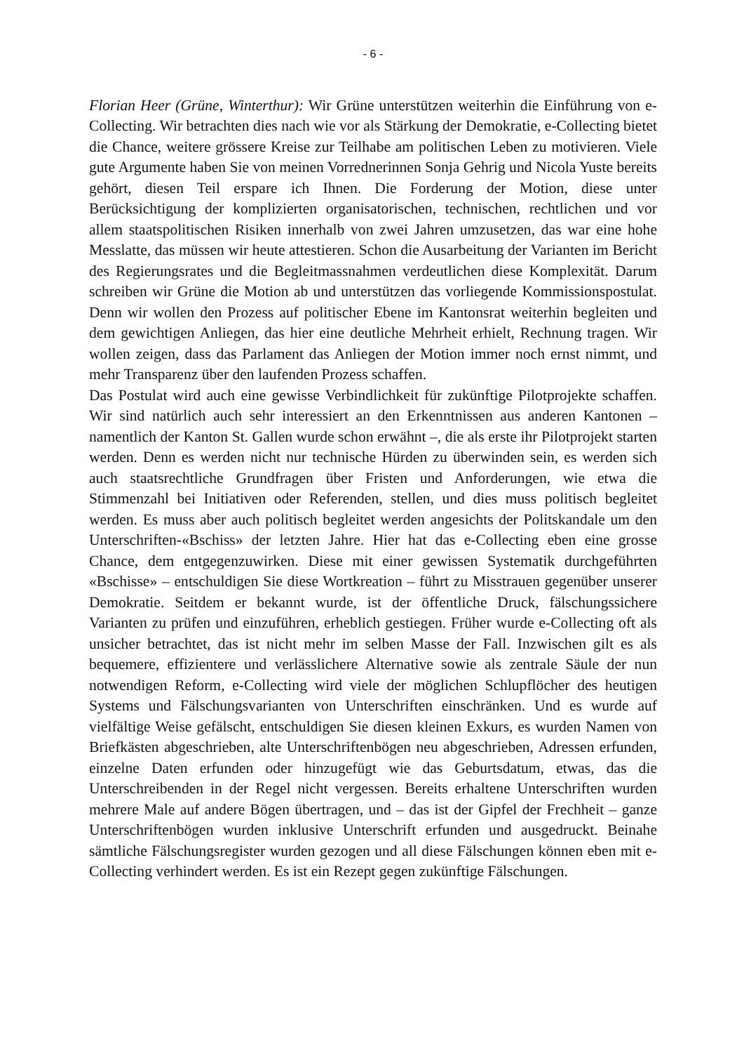- 6 -
Florian Heer (Grüne, Winterthur): Wir Grüne unterstützen weiterhin die Einführung von e-Collecting. Wir betrachten dies nach wie vor als Stärkung der Demokratie, e-Collecting bietet die Chance, weitere grössere Kreise zur Teilhabe am politischen Leben zu motivieren. Viele gute Argumente haben Sie von meinen Vorrednerinnen Sonja Gehrig und Nicola Yuste bereits gehört, diesen Teil erspare ich Ihnen. Die Forderung der Motion, diese unter Berücksichtigung der komplizierten organisatorischen, technischen, rechtlichen und vor allem staatspolitischen Risiken innerhalb von zwei Jahren umzusetzen, das war eine hohe Messlatte, das müssen wir heute attestieren. Schon die Ausarbeitung der Varianten im Bericht des Regierungsrates und die Begleitmassnahmen verdeutlichen diese Komplexität. Darum schreiben wir Grüne die Motion ab und unterstützen das vorliegende Kommissionspostulat. Denn wir wollen den Prozess auf politischer Ebene im Kantonsrat weiterhin begleiten und dem gewichtigen Anliegen, das hier eine deutliche Mehrheit erhielt, Rechnung tragen. Wir wollen zeigen, dass das Parlament das Anliegen der Motion immer noch ernst nimmt, und mehr Transparenz über den laufenden Prozess schaffen.
Das Postulat wird auch eine gewisse Verbindlichkeit für zukünftige Pilotprojekte schaffen. Wir sind natürlich auch sehr interessiert an den Erkenntnissen aus anderen Kantonen – namentlich der Kanton St. Gallen wurde schon erwähnt –, die als erste ihr Pilotprojekt starten werden. Denn es werden nicht nur technische Hürden zu überwinden sein, es werden sich auch staatsrechtliche Grundfragen über Fristen und Anforderungen, wie etwa die Stimmenzahl bei Initiativen oder Referenden, stellen, und dies muss politisch begleitet werden. Es muss aber auch politisch begleitet werden angesichts der Politskandale um den Unterschriften-«Bschiss» der letzten Jahre. Hier hat das e-Collecting eben eine grosse Chance, dem entgegenzuwirken. Diese mit einer gewissen Systematik durchgeführten «Bschisse» – entschuldigen Sie diese Wortkreation – führt zu Misstrauen gegenüber unserer Demokratie. Seitdem er bekannt wurde, ist der öffentliche Druck, fälschungssichere Varianten zu prüfen und einzuführen, erheblich gestiegen. Früher wurde e-Collecting oft als unsicher betrachtet, das ist nicht mehr im selben Masse der Fall. Inzwischen gilt es als bequemere, effizientere und verlässlichere Alternative sowie als zentrale Säule der nun notwendigen Reform, e-Collecting wird viele der möglichen Schlupflöcher des heutigen Systems und Fälschungsvarianten von Unterschriften einschränken. Und es wurde auf vielfältige Weise gefälscht, entschuldigen Sie diesen kleinen Exkurs, es wurden Namen von Briefkästen abgeschrieben, alte Unterschriftenbögen neu abgeschrieben, Adressen erfunden, einzelne Daten erfunden oder hinzugefügt wie das Geburtsdatum, etwas, das die Unterschreibenden in der Regel nicht vergessen. Bereits erhaltene Unterschriften wurden mehrere Male auf andere Bögen übertragen, und – das ist der Gipfel der Frechheit – ganze Unterschriftenbögen wurden inklusive Unterschrift erfunden und ausgedruckt. Beinahe sämtliche Fälschungsregister wurden gezogen und all diese Fälschungen können eben mit e-Collecting verhindert werden. Es ist ein Rezept gegen zukünftige Fälschungen.